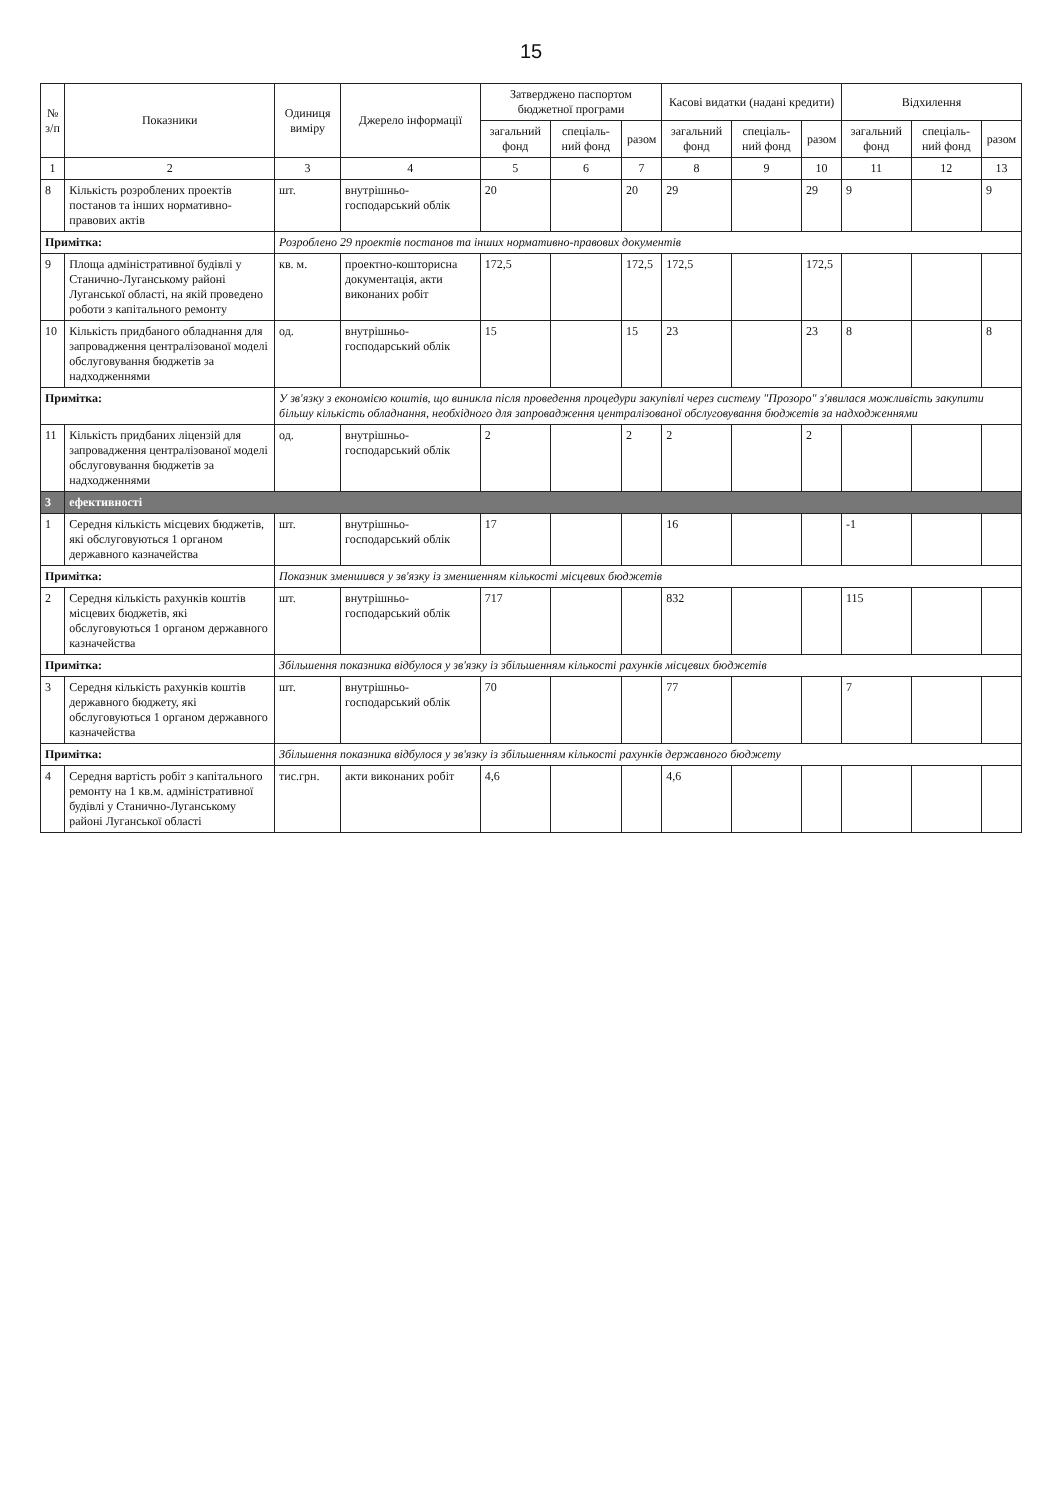15
| № з/п | Показники | Одиниця виміру | Джерело інформації | Затверджено паспортом бюджетної програми | | | Касові видатки (надані кредити) | | | Відхилення | | |
| --- | --- | --- | --- | --- | --- | --- | --- | --- | --- | --- | --- | --- |
| | | | | загальний фонд | спеціаль-ний фонд | разом | загальний фонд | спеціаль-ний фонд | разом | загальний фонд | спеціаль-ний фонд | разом |
| 1 | 2 | 3 | 4 | 5 | 6 | 7 | 8 | 9 | 10 | 11 | 12 | 13 |
| 8 | Кількість розроблених проектів постанов та інших нормативно-правових актів | шт. | внутрішньо-господарський облік | 20 | | 20 | 29 | | 29 | 9 | | 9 |
| Примітка: | | Розроблено 29 проектів постанов та інших нормативно-правових документів | | | | | | | | | | |
| 9 | Площа адміністративної будівлі у Станично-Луганському районі Луганської області, на якій проведено роботи з капітального ремонту | кв. м. | проектно-кошторисна документація, акти виконаних робіт | 172,5 | | 172,5 | 172,5 | | 172,5 | | | |
| 10 | Кількість придбаного обладнання для запровадження централізованої моделі обслуговування бюджетів за надходженнями | од. | внутрішньо-господарський облік | 15 | | 15 | 23 | | 23 | 8 | | 8 |
| Примітка: | | У зв'язку з економією коштів, що виникла після проведення процедури закупівлі через систему "Прозоро" з'явилася можливість закупити більшу кількість обладнання, необхідного для запровадження централізованої обслуговування бюджетів за надходженнями | | | | | | | | | | |
| 11 | Кількість придбаних ліцензій для запровадження централізованої моделі обслуговування бюджетів за надходженнями | од. | внутрішньо-господарський облік | 2 | | 2 | 2 | | 2 | | | |
| 3 | ефективності | | | | | | | | | | | |
| 1 | Середня кількість місцевих бюджетів, які обслуговуються 1 органом державного казначейства | шт. | внутрішньо-господарський облік | 17 | | | 16 | | | -1 | | |
| Примітка: | | Показник зменшився у зв'язку із зменшенням кількості місцевих бюджетів | | | | | | | | | | |
| 2 | Середня кількість рахунків коштів місцевих бюджетів, які обслуговуються 1 органом державного казначейства | шт. | внутрішньо-господарський облік | 717 | | | 832 | | | 115 | | |
| Примітка: | | Збільшення показника відбулося у зв'язку із збільшенням кількості рахунків місцевих бюджетів | | | | | | | | | | |
| 3 | Середня кількість рахунків коштів державного бюджету, які обслуговуються 1 органом державного казначейства | шт. | внутрішньо-господарський облік | 70 | | | 77 | | | 7 | | |
| Примітка: | | Збільшення показника відбулося у зв'язку із збільшенням кількості рахунків державного бюджету | | | | | | | | | | |
| 4 | Середня вартість робіт з капітального ремонту на 1 кв.м. адміністративної будівлі у Станично-Луганському районі Луганської області | тис.грн. | акти виконаних робіт | 4,6 | | | 4,6 | | | | | |